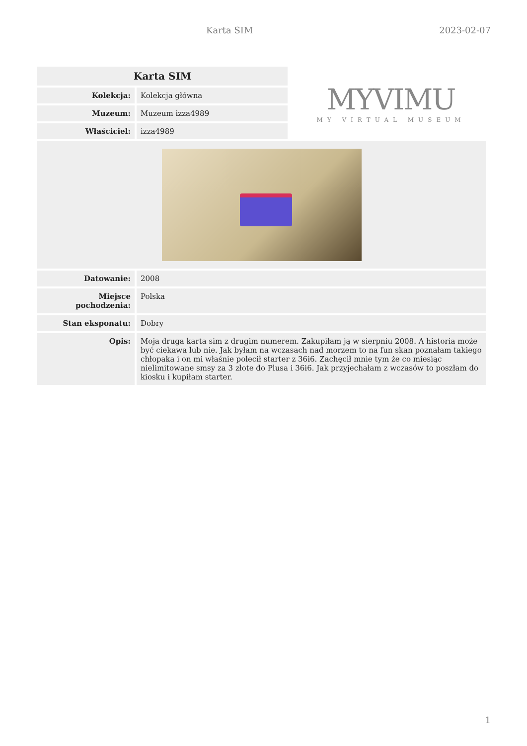Karta SIM 2023-02-07
| Karta SIM | |
| --- | --- |
| Kolekcja: | Kolekcja główna |
| Muzeum: | Muzeum izza4989 |
| Właściciel: | izza4989 |
MYVIMU
MY VIRTUAL MUSEUM
| Datowanie: | 2008 |
| Miejsce pochodzenia: | Polska |
| Stan eksponatu: | Dobry |
| Opis: | Moja druga karta sim z drugim numerem. Zakupiłam ją w sierpniu 2008. A historia może być ciekawa lub nie. Jak byłam na wczasach nad morzem to na fun skan poznałam takiego chłopaka i on mi właśnie polecił starter z 36i6. Zachęcił mnie tym że co miesiąc nielimitowane smsy za 3 złote do Plusa i 36i6. Jak przyjechałam z wczasów to poszłam do kiosku i kupiłam starter. |
1